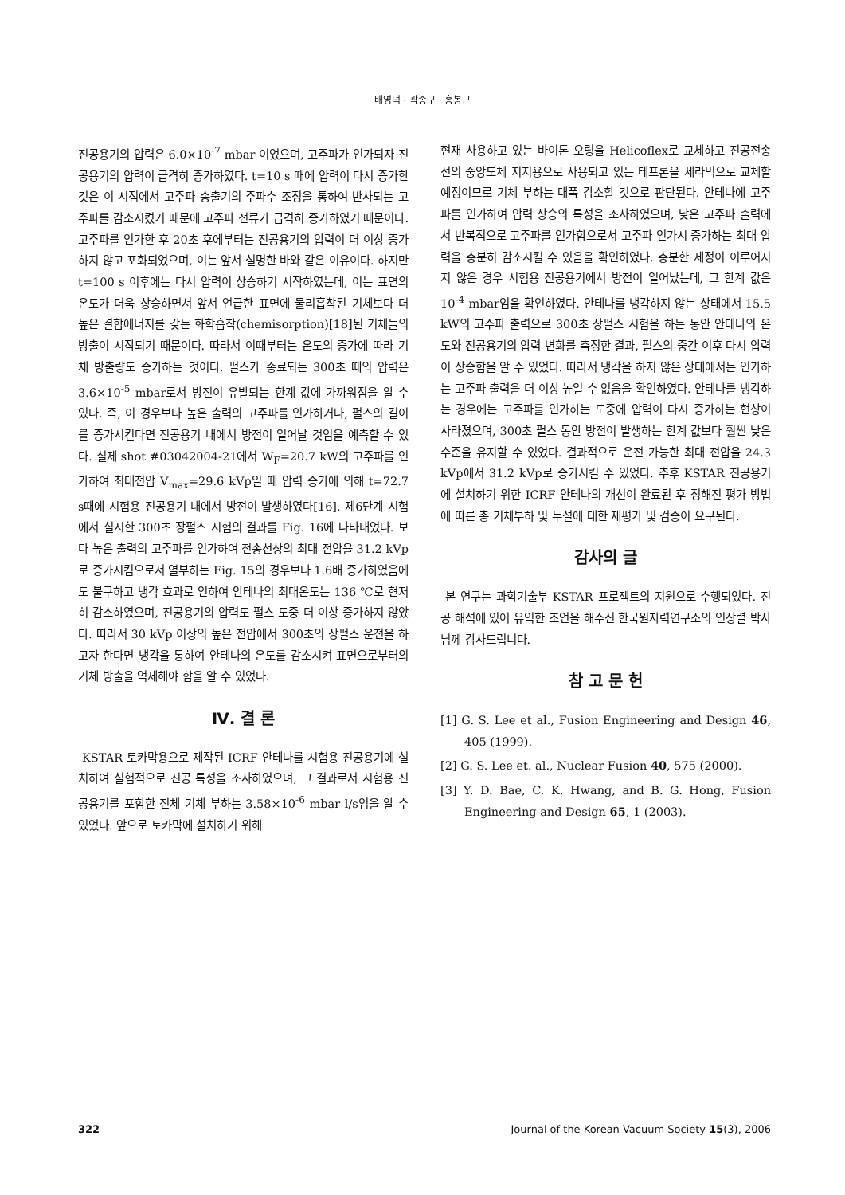배영덕 · 곽종구 · 홍봉근
진공용기의 압력은 6.0×10<sup>-7</sup> mbar 이었으며, 고주파가 인가되자 진공용기의 압력이 급격히 증가하였다. t=10 s 때에 압력이 다시 증가한 것은 이 시점에서 고주파 송출기의 주파수 조정을 통하여 반사되는 고주파를 감소시켰기 때문에 고주파 전류가 급격히 증가하였기 때문이다. 고주파를 인가한 후 20초 후에부터는 진공용기의 압력이 더 이상 증가하지 않고 포화되었으며, 이는 앞서 설명한 바와 같은 이유이다. 하지만 t=100 s 이후에는 다시 압력이 상승하기 시작하였는데, 이는 표면의 온도가 더욱 상승하면서 앞서 언급한 표면에 물리흡착된 기체보다 더 높은 결합에너지를 갖는 화학흡착(chemisorption)[18]된 기체들의 방출이 시작되기 때문이다. 따라서 이때부터는 온도의 증가에 따라 기체 방출량도 증가하는 것이다. 펄스가 종료되는 300초 때의 압력은 3.6×10<sup>-5</sup> mbar로서 방전이 유발되는 한계 값에 가까워짐을 알 수 있다. 즉, 이 경우보다 높은 출력의 고주파를 인가하거나, 펄스의 길이를 증가시킨다면 진공용기 내에서 방전이 일어날 것임을 예측할 수 있다. 실제 shot #03042004-21에서 W<sub>F</sub>=20.7 kW의 고주파를 인가하여 최대전압 V<sub>max</sub>=29.6 kVp일 때 압력 증가에 의해 t=72.7 s때에 시험용 진공용기 내에서 방전이 발생하였다[16]. 제6단계 시험에서 실시한 300초 장펄스 시험의 결과를 Fig. 16에 나타내었다. 보다 높은 출력의 고주파를 인가하여 전송선상의 최대 전압을 31.2 kVp로 증가시킴으로서 열부하는 Fig. 15의 경우보다 1.6배 증가하였음에도 불구하고 냉각 효과로 인하여 안테나의 최대온도는 136 ℃로 현저히 감소하였으며, 진공용기의 압력도 펄스 도중 더 이상 증가하지 않았다. 따라서 30 kVp 이상의 높은 전압에서 300초의 장펄스 운전을 하고자 한다면 냉각을 통하여 안테나의 온도를 감소시켜 표면으로부터의 기체 방출을 억제해야 함을 알 수 있었다.
Ⅳ. 결 론
KSTAR 토카막용으로 제작된 ICRF 안테나를 시험용 진공용기에 설치하여 실험적으로 진공 특성을 조사하였으며, 그 결과로서 시험용 진공용기를 포함한 전체 기체 부하는 3.58×10<sup>-6</sup> mbar l/s임을 알 수 있었다. 앞으로 토카막에 설치하기 위해
현재 사용하고 있는 바이톤 오링을 Helicoflex로 교체하고 진공전송선의 중앙도체 지지용으로 사용되고 있는 테프론을 세라믹으로 교체할 예정이므로 기체 부하는 대폭 감소할 것으로 판단된다. 안테나에 고주파를 인가하여 압력 상승의 특성을 조사하였으며, 낮은 고주파 출력에서 반복적으로 고주파를 인가함으로서 고주파 인가시 증가하는 최대 압력을 충분히 감소시킬 수 있음을 확인하였다. 충분한 세정이 이루어지지 않은 경우 시험용 진공용기에서 방전이 일어났는데, 그 한계 값은 10<sup>-4</sup> mbar임을 확인하였다. 안테나를 냉각하지 않는 상태에서 15.5 kW의 고주파 출력으로 300초 장펄스 시험을 하는 동안 안테나의 온도와 진공용기의 압력 변화를 측정한 결과, 펄스의 중간 이후 다시 압력이 상승함을 알 수 있었다. 따라서 냉각을 하지 않은 상태에서는 인가하는 고주파 출력을 더 이상 높일 수 없음을 확인하였다. 안테나를 냉각하는 경우에는 고주파를 인가하는 도중에 압력이 다시 증가하는 현상이 사라졌으며, 300초 펄스 동안 방전이 발생하는 한계 값보다 훨씬 낮은 수준을 유지할 수 있었다. 결과적으로 운전 가능한 최대 전압을 24.3 kVp에서 31.2 kVp로 증가시킬 수 있었다. 추후 KSTAR 진공용기에 설치하기 위한 ICRF 안테나의 개선이 완료된 후 정해진 평가 방법에 따른 총 기체부하 및 누설에 대한 재평가 및 검증이 요구된다.
감사의 글
본 연구는 과학기술부 KSTAR 프로젝트의 지원으로 수행되었다. 진공 해석에 있어 유익한 조언을 해주신 한국원자력연구소의 인상렬 박사님께 감사드립니다.
참 고 문 헌
[1] G. S. Lee et al., Fusion Engineering and Design 46, 405 (1999).
[2] G. S. Lee et. al., Nuclear Fusion 40, 575 (2000).
[3] Y. D. Bae, C. K. Hwang, and B. G. Hong, Fusion Engineering and Design 65, 1 (2003).
322 Journal of the Korean Vacuum Society 15(3), 2006